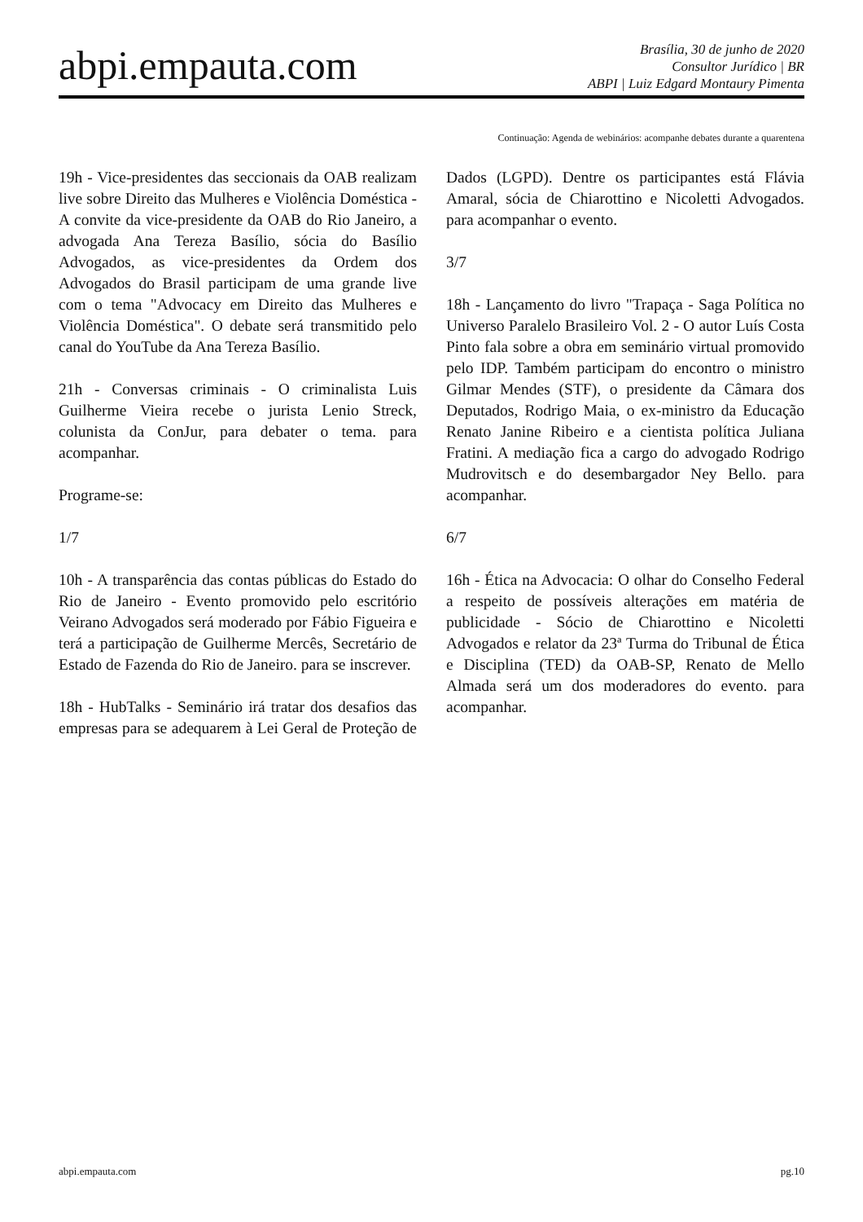abpi.empauta.com
Brasília, 30 de junho de 2020
Consultor Jurídico | BR
ABPI | Luiz Edgard Montaury Pimenta
Continuação: Agenda de webinários: acompanhe debates durante a quarentena
19h - Vice-presidentes das seccionais da OAB realizam live sobre Direito das Mulheres e Violência Doméstica - A convite da vice-presidente da OAB do Rio Janeiro, a advogada Ana Tereza Basílio, sócia do Basílio Advogados, as vice-presidentes da Ordem dos Advogados do Brasil participam de uma grande live com o tema "Advocacy em Direito das Mulheres e Violência Doméstica". O debate será transmitido pelo canal do YouTube da Ana Tereza Basílio.
21h - Conversas criminais - O criminalista Luis Guilherme Vieira recebe o jurista Lenio Streck, colunista da ConJur, para debater o tema. para acompanhar.
Programe-se:
1/7
10h - A transparência das contas públicas do Estado do Rio de Janeiro - Evento promovido pelo escritório Veirano Advogados será moderado por Fábio Figueira e terá a participação de Guilherme Mercês, Secretário de Estado de Fazenda do Rio de Janeiro. para se inscrever.
18h - HubTalks - Seminário irá tratar dos desafios das empresas para se adequarem à Lei Geral de Proteção de Dados (LGPD). Dentre os participantes está Flávia Amaral, sócia de Chiarottino e Nicoletti Advogados. para acompanhar o evento.
3/7
18h - Lançamento do livro "Trapaça - Saga Política no Universo Paralelo Brasileiro Vol. 2 - O autor Luís Costa Pinto fala sobre a obra em seminário virtual promovido pelo IDP. Também participam do encontro o ministro Gilmar Mendes (STF), o presidente da Câmara dos Deputados, Rodrigo Maia, o ex-ministro da Educação Renato Janine Ribeiro e a cientista política Juliana Fratini. A mediação fica a cargo do advogado Rodrigo Mudrovitsch e do desembargador Ney Bello. para acompanhar.
6/7
16h - Ética na Advocacia: O olhar do Conselho Federal a respeito de possíveis alterações em matéria de publicidade - Sócio de Chiarottino e Nicoletti Advogados e relator da 23ª Turma do Tribunal de Ética e Disciplina (TED) da OAB-SP, Renato de Mello Almada será um dos moderadores do evento. para acompanhar.
abpi.empauta.com pg.10